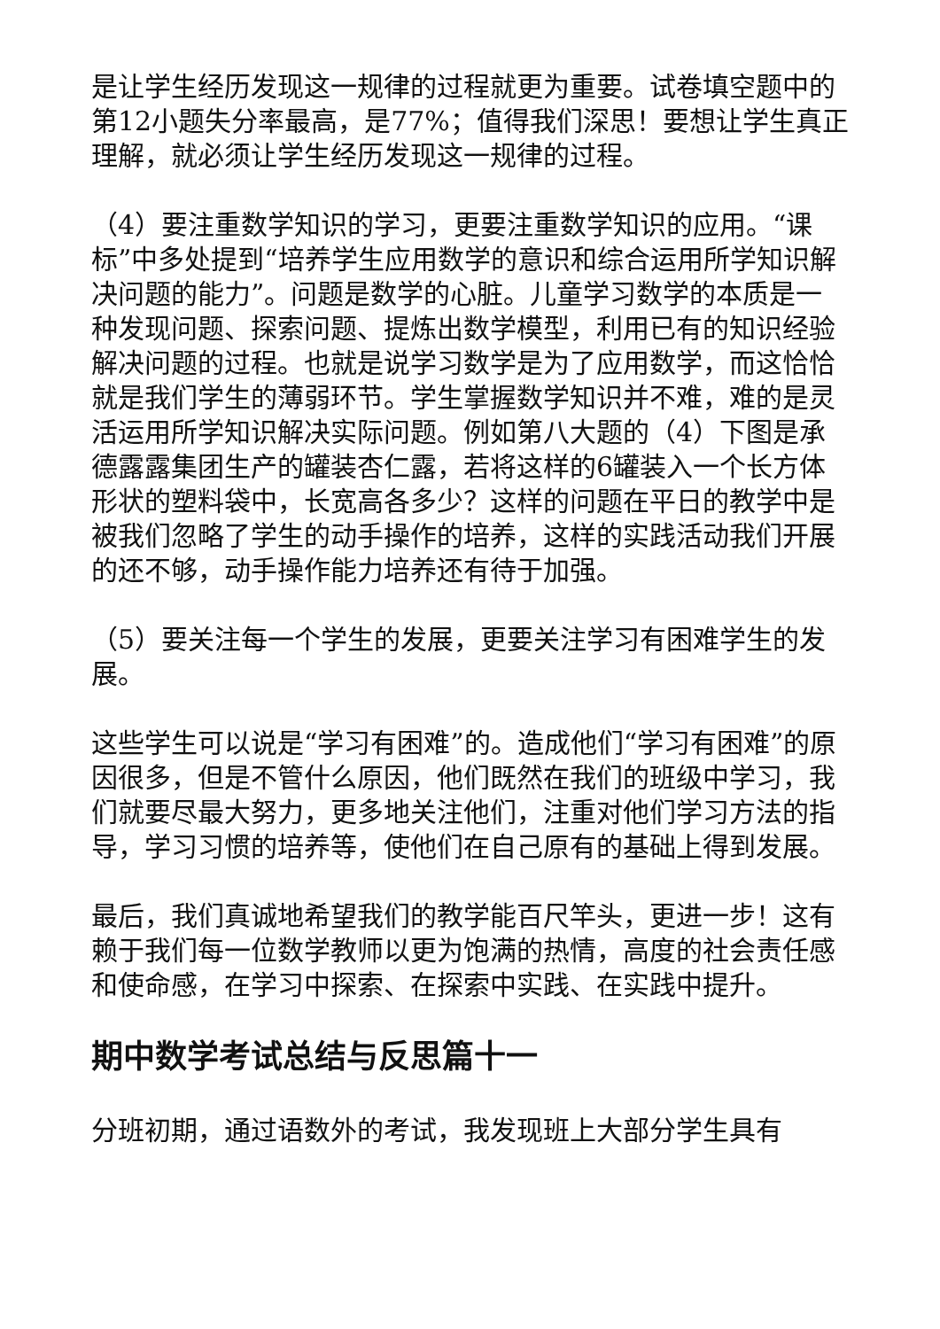是让学生经历发现这一规律的过程就更为重要。试卷填空题中的第12小题失分率最高，是77%；值得我们深思！要想让学生真正理解，就必须让学生经历发现这一规律的过程。
（4）要注重数学知识的学习，更要注重数学知识的应用。“课标”中多处提到“培养学生应用数学的意识和综合运用所学知识解决问题的能力”。问题是数学的心脏。儿童学习数学的本质是一种发现问题、探索问题、提炼出数学模型，利用已有的知识经验解决问题的过程。也就是说学习数学是为了应用数学，而这恰恰就是我们学生的薄弱环节。学生掌握数学知识并不难，难的是灵活运用所学知识解决实际问题。例如第八大题的（4）下图是承德露露集团生产的罐装杏仁露，若将这样的6罐装入一个长方体形状的塑料袋中，长宽高各多少？这样的问题在平日的教学中是被我们忽略了学生的动手操作的培养，这样的实践活动我们开展的还不够，动手操作能力培养还有待于加强。
（5）要关注每一个学生的发展，更要关注学习有困难学生的发展。
这些学生可以说是“学习有困难”的。造成他们“学习有困难”的原因很多，但是不管什么原因，他们既然在我们的班级中学习，我们就要尽最大努力，更多地关注他们，注重对他们学习方法的指导，学习习惯的培养等，使他们在自己原有的基础上得到发展。
最后，我们真诚地希望我们的教学能百尺竿头，更进一步！这有赖于我们每一位数学教师以更为饱满的热情，高度的社会责任感和使命感，在学习中探索、在探索中实践、在实践中提升。
期中数学考试总结与反思篇十一
分班初期，通过语数外的考试，我发现班上大部分学生具有